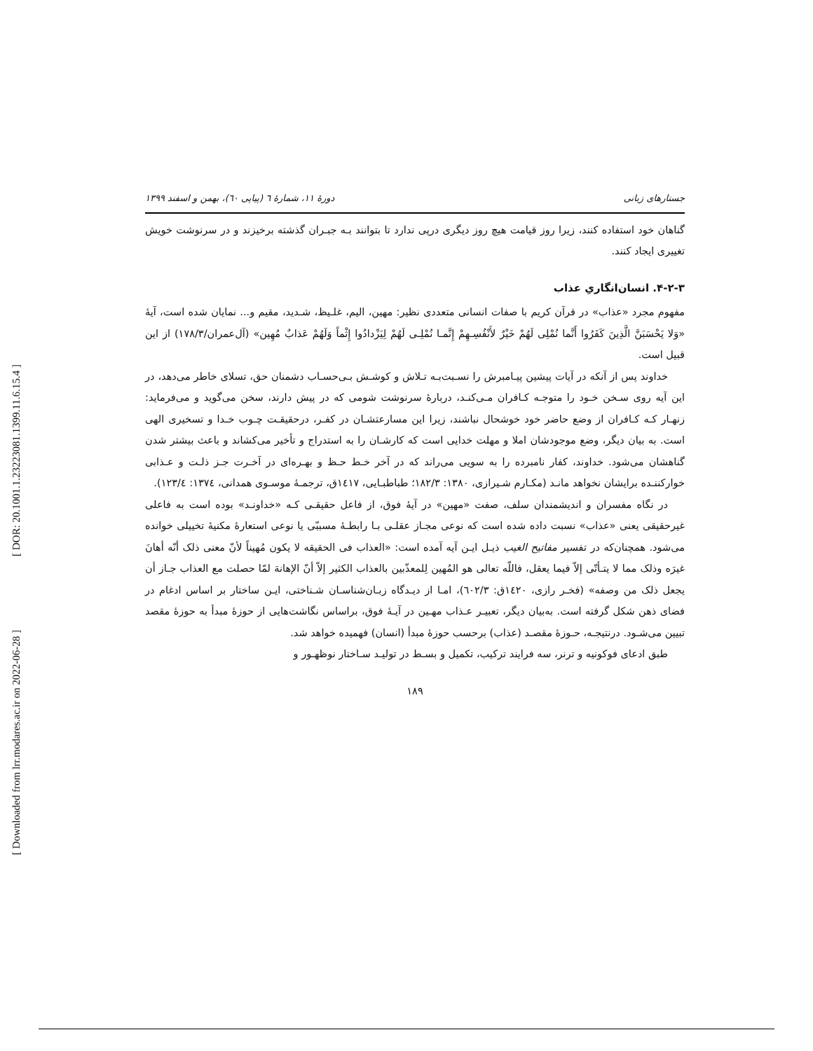[ DOR: 20.1001.1.23223081.1399.11.6.15.4 ]
[ Downloaded from lrr.modares.ac.ir on 2022-06-28 ]
جستارهای زبانی دورهٔ ۱۱، شمارهٔ ٦ (پیاپی ٦٠)، بهمن و اسفند ۱۳۹۹
گناهان خود استفاده کنند، زیرا روز قیامت هیچ روز دیگری درپی ندارد تا بتوانند بـه جبـران گذشته برخیزند و در سرنوشت خویش تغییری ایجاد کنند.
۴-۲-۳. انسان‌انگاریِ عذاب
مفهوم مجرد «عذاب» در قرآن کریم با صفات انسانی متعددی نظیر: مهین، الیم، غلـیظ، شـدید، مقیم و... نمایان شده است، آیهٔ «وَلا یَحْسَبَنَّ الَّذِینَ کَفَرُوا أَنَّما نُمْلِی لَهُمْ خَیْرٌ لأَنْفُسِـهِمْ إِنَّمـا نُمْلِـی لَهُمْ لِیَزْدادُوا إِثْماً وَلَهُمْ عَذابٌ مُهِین» (آل‌عمران/۱۷۸/۳) از این قبیل است.
خداوند پس از آنکه در آیات پیشین پیـامبرش را نسـبت‌بـه تـلاش و کوشـش بـی‌حسـاب دشمنان حق، تسلای خاطر می‌دهد، در این آیه روی سـخن خـود را متوجـه کـافران مـی‌کنـد، دربارهٔ سرنوشت شومی که در پیش دارند، سخن می‌گوید و می‌فرماید: زنهـار کـه کـافران از وضع حاضر خود خوشحال نباشند، زیرا این مسارعتشـان در کفـر، درحقیقـت چـوب خـدا و تسخیری الهی است. به بیان دیگر، وضع موجودشان املا و مهلت خدایی است که کارشـان را به استدراج و تأخیر می‌کشاند و باعث بیشتر شدن گناهشان می‌شود. خداوند، کفار نامبرده را به سویی می‌راند که در آخر خـط حـظ و بهـره‌ای در آخـرت جـز ذلـت و عـذابی خوارکننـده برایشان نخواهد مانـد (مکـارم شـیرازی، ۱۳۸۰: ۱۸۲/۳؛ طباطبـایی، ۱٤۱۷ق، ترجمـهٔ موسـوی همدانی، ۱۳۷٤: ۱۲۳/٤).
در نگاه مفسران و اندیشمندان سلف، صفت «مهین» در آیهٔ فوق، از فاعل حقیقـی کـه «خداونـد» بوده است به فاعلی غیرحقیقی یعنی «عذاب» نسبت داده شده است که نوعی مجـاز عقلـی بـا رابطـهٔ مسببّی یا نوعی استعارهٔ مکنیهٔ تخییلی خوانده می‌شود. همچنان‌که در تفسیر مفاتیح الغیب ذیـل ایـن آیه آمده است: «العذاب فی الحقیقه لا یکون مُهیناً لأنّ معنی ذلک أنّه أهانَ غیرَه وذلک مما لا یتـأتّی إلاّ فیما یعقل، فاللّه تعالی هو المُهین لِلمعذّبین بالعذاب الکثیر إلاّ أنّ الإهانهَ لمّا حصلت مع العذاب جـاز أن یجعل ذلک من وصفه» (فخـر رازی، ۱٤۲۰ق: ٦۰۲/۳)، امـا از دیـدگاه زبـان‌شناسـان شـناختی، ایـن ساختار بر اساس ادغام در فضای ذهن شکل گرفته است. به‌بیان دیگر، تعبیـر عـذاب مهـین در آیـهٔ فوق، براساس نگاشت‌هایی از حوزهٔ مبدأ به حوزهٔ مقصد تبیین می‌شـود. درنتیجـه، حـوزهٔ مقصـد (عذاب) برحسب حوزهٔ مبدأ (انسان) فهمیده خواهد شد.
طبق ادعای فوکونیه و ترنر، سه فرایند ترکیب، تکمیل و بسـط در تولیـد سـاختار نوظهـور و
۱۸۹